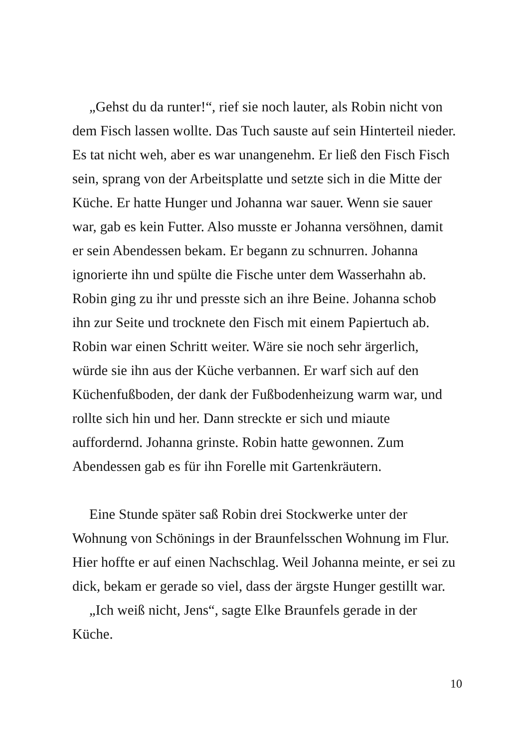„Gehst du da runter!“, rief sie noch lauter, als Robin nicht von dem Fisch lassen wollte. Das Tuch sauste auf sein Hinterteil nieder. Es tat nicht weh, aber es war unangenehm. Er ließ den Fisch Fisch sein, sprang von der Arbeitsplatte und setzte sich in die Mitte der Küche. Er hatte Hunger und Johanna war sauer. Wenn sie sauer war, gab es kein Futter. Also musste er Johanna versöhnen, damit er sein Abendessen bekam. Er begann zu schnurren. Johanna ignorierte ihn und spülte die Fische unter dem Wasserhahn ab. Robin ging zu ihr und presste sich an ihre Beine. Johanna schob ihn zur Seite und trocknete den Fisch mit einem Papiertuch ab. Robin war einen Schritt weiter. Wäre sie noch sehr ärgerlich, würde sie ihn aus der Küche verbannen. Er warf sich auf den Küchenfußboden, der dank der Fußbodenheizung warm war, und rollte sich hin und her. Dann streckte er sich und miaute auffordernd. Johanna grinste. Robin hatte gewonnen. Zum Abendessen gab es für ihn Forelle mit Gartenkräutern.
Eine Stunde später saß Robin drei Stockwerke unter der Wohnung von Schönings in der Braunfelsschen Wohnung im Flur. Hier hoffte er auf einen Nachschlag. Weil Johanna meinte, er sei zu dick, bekam er gerade so viel, dass der ärgste Hunger gestillt war.
„Ich weiß nicht, Jens“, sagte Elke Braunfels gerade in der Küche.
10